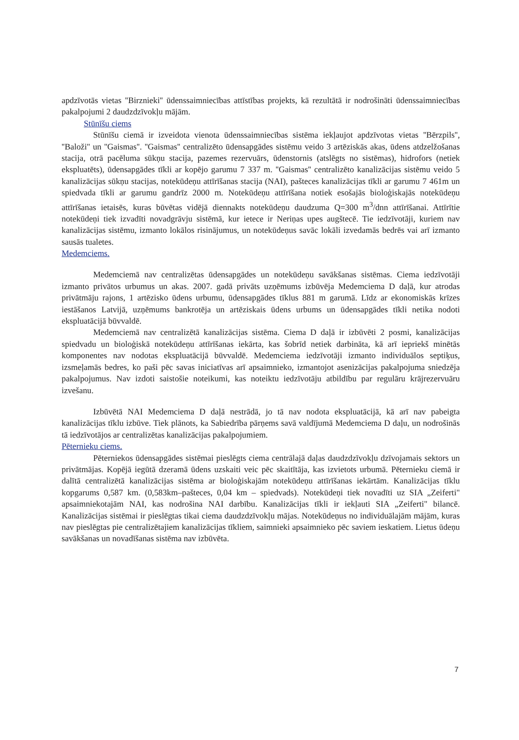apdzīvotās vietas ''Birznieki'' ūdenssaimniecības attīstības projekts, kā rezultātā ir nodrošināti ūdenssaimniecības pakalpojumi 2 daudzdzīvokļu mājām.
Stūnīšu ciems
Stūnīšu ciemā ir izveidota vienota ūdenssaimniecības sistēma iekļaujot apdzīvotas vietas ''Bērzpils'', ''Baloži'' un ''Gaismas''. ''Gaismas'' centralizēto ūdensapgādes sistēmu veido 3 artēziskās akas, ūdens atdzelžošanas stacija, otrā pacēluma sūkņu stacija, pazemes rezervuārs, ūdenstornis (atslēgts no sistēmas), hidrofors (netiek ekspluatēts), ūdensapgādes tīkli ar kopējo garumu 7 337 m. ''Gaismas'' centralizēto kanalizācijas sistēmu veido 5 kanalizācijas sūkņu stacijas, notekūdeņu attīrīšanas stacija (NAI), pašteces kanalizācijas tīkli ar garumu 7 461m un spiedvada tīkli ar garumu gandrīz 2000 m. Notekūdeņu attīrīšana notiek esošajās bioloģiskajās notekūdeņu attīrīšanas ietaisēs, kuras būvētas vidējā diennakts notekūdeņu daudzuma Q=300 m<sup>3</sup>/dnn attīrīšanai. Attīrītie notekūdeņi tiek izvadīti novadgrāvju sistēmā, kur ietece ir Neriņas upes augštecē. Tie iedzīvotāji, kuriem nav kanalizācijas sistēmu, izmanto lokālos risinājumus, un notekūdeņus savāc lokāli izvedamās bedrēs vai arī izmanto sausās tualetes.
Medemciems.
Medemciemā nav centralizētas ūdensapgādes un notekūdeņu savākšanas sistēmas. Ciema iedzīvotāji izmanto privātos urbumus un akas. 2007. gadā privāts uzņēmums izbūvēja Medemciema D daļā, kur atrodas privātmāju rajons, 1 artēzisko ūdens urbumu, ūdensapgādes tīklus 881 m garumā. Līdz ar ekonomiskās krīzes iestāšanos Latvijā, uzņēmums bankrotēja un artēziskais ūdens urbums un ūdensapgādes tīkli netika nodoti ekspluatācijā būvvaldē.
Medemciemā nav centralizētā kanalizācijas sistēma. Ciema D daļā ir izbūvēti 2 posmi, kanalizācijas spiedvadu un bioloģiskā notekūdeņu attīrīšanas iekārta, kas šobrīd netiek darbināta, kā arī iepriekš minētās komponentes nav nodotas ekspluatācijā būvvaldē. Medemciema iedzīvotāji izmanto individuālos septiķus, izsmeļamās bedres, ko paši pēc savas iniciatīvas arī apsaimnieko, izmantojot asenizācijas pakalpojuma sniedzēja pakalpojumus. Nav izdoti saistošie noteikumi, kas noteiktu iedzīvotāju atbildību par regulāru krājrezervuāru izvešanu.
Izbūvētā NAI Medemciema D daļā nestrādā, jo tā nav nodota ekspluatācijā, kā arī nav pabeigta kanalizācijas tīklu izbūve. Tiek plānots, ka Sabiedrība pārņems savā valdījumā Medemciema D daļu, un nodrošinās tā iedzīvotājos ar centralizētas kanalizācijas pakalpojumiem.
Pēternieku ciems.
Pēterniekos ūdensapgādes sistēmai pieslēgts ciema centrālajā daļas daudzdzīvokļu dzīvojamais sektors un privātmājas. Kopējā iegūtā dzeramā ūdens uzskaiti veic pēc skaitītāja, kas izvietots urbumā. Pēternieku ciemā ir dalītā centralizētā kanalizācijas sistēma ar bioloģiskajām notekūdeņu attīrīšanas iekārtām. Kanalizācijas tīklu kopgarums 0,587 km. (0,583km–pašteces, 0,04 km – spiedvads). Notekūdeņi tiek novadīti uz SIA „Zeiferti" apsaimniekotajām NAI, kas nodrošina NAI darbību. Kanalizācijas tīkli ir iekļauti SIA „Zeiferti" bilancē. Kanalizācijas sistēmai ir pieslēgtas tikai ciema daudzdzīvokļu mājas. Notekūdeņus no individuālajām mājām, kuras nav pieslēgtas pie centralizētajiem kanalizācijas tīkliem, saimnieki apsaimnieko pēc saviem ieskatiem. Lietus ūdeņu savākšanas un novadīšanas sistēma nav izbūvēta.
7